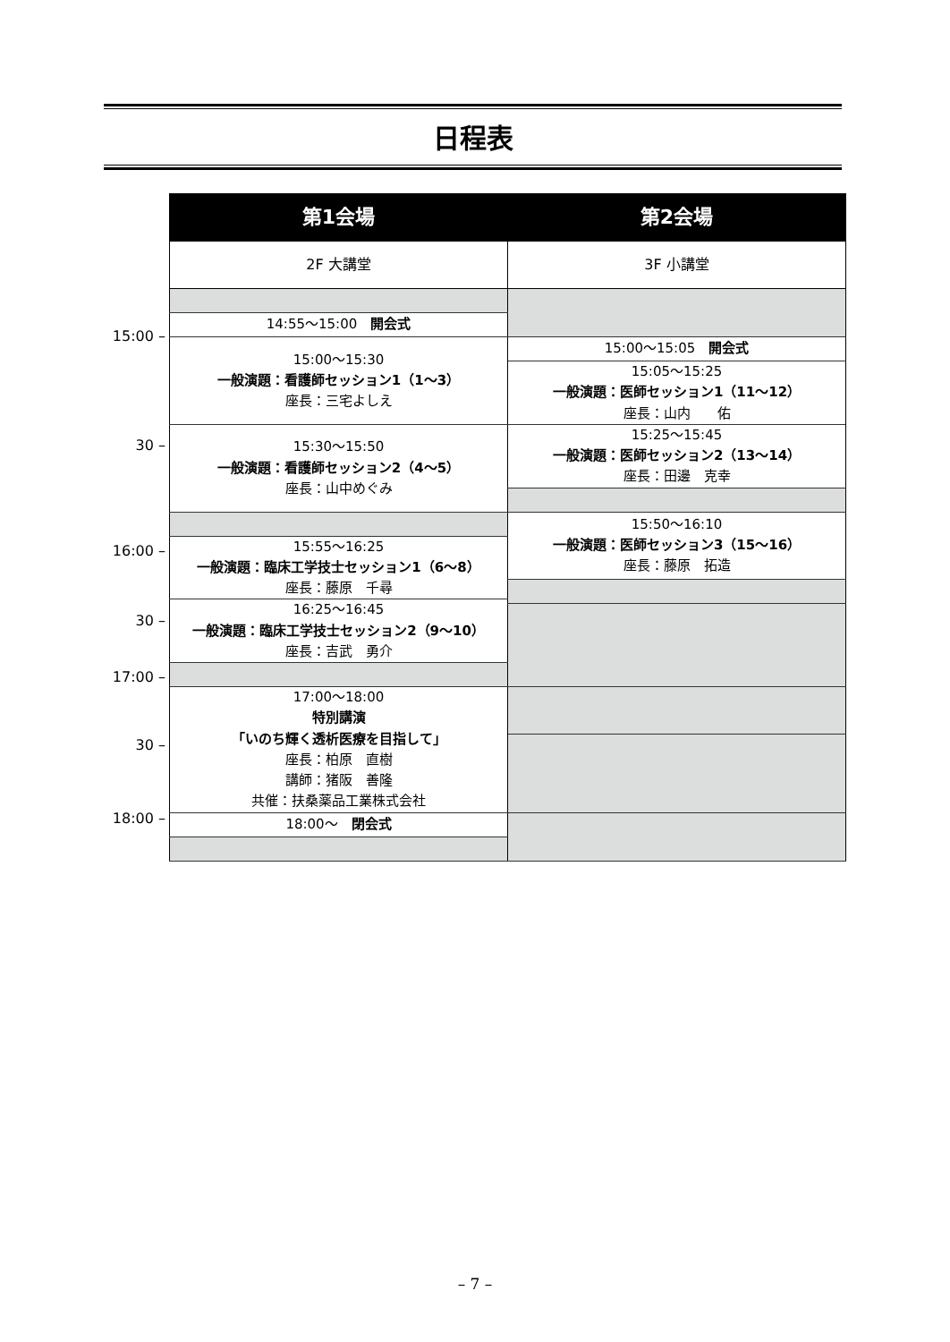日程表
| | 第1会場 | 第2会場 |
| | 2F 大講堂 | 3F 小講堂 |
| 15:00 – | 14:55〜15:00 開会式 | |
| | 15:00〜15:30 一般演題：看護師セッション1（1〜3） 座長：三宅よしえ | 15:00〜15:05 開会式 |
| | | 15:05〜15:25 一般演題：医師セッション1（11〜12） 座長：山内 佑 |
| 30 – | | 15:25〜15:45 一般演題：医師セッション2（13〜14） 座長：田邊 克幸 |
| | 15:30〜15:50 一般演題：看護師セッション2（4〜5） 座長：山中めぐみ | |
| | | 15:50〜16:10 一般演題：医師セッション3（15〜16） 座長：藤原 拓造 |
| 16:00 – | 15:55〜16:25 一般演題：臨床工学技士セッション1（6〜8） 座長：藤原 千尋 | |
| 30 – | 16:25〜16:45 一般演題：臨床工学技士セッション2（9〜10） 座長：吉武 勇介 | |
| 17:00 – | | |
| | 17:00〜18:00 特別講演 「いのち輝く透析医療を目指して」 座長：柏原 直樹 講師：猪阪 善隆 共催：扶桑薬品工業株式会社 | |
| 30 – | | |
| 18:00 – | | |
| | 18:00〜 閉会式 | |
– 7 –